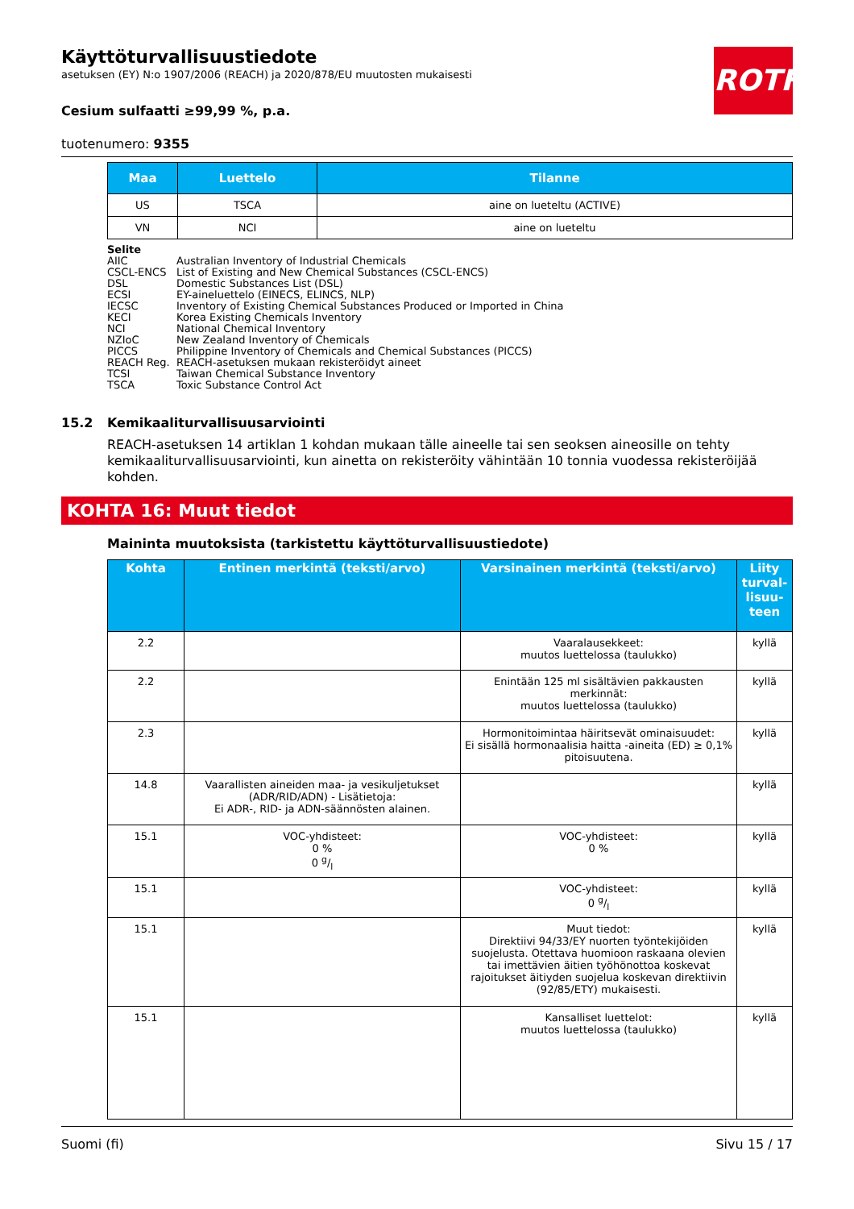ROTH
Käyttöturvallisuustiedote
asetuksen (EY) N:o 1907/2006 (REACH) ja 2020/878/EU muutosten mukaisesti
Cesium sulfaatti ≥99,99 %, p.a.
tuotenumero: 9355
| Maa | Luettelo | Tilanne |
| --- | --- | --- |
| US | TSCA | aine on lueteltu (ACTIVE) |
| VN | NCI | aine on lueteltu |
Selite
AIIC Australian Inventory of Industrial Chemicals
CSCL-ENCS List of Existing and New Chemical Substances (CSCL-ENCS)
DSL Domestic Substances List (DSL)
ECSI EY-aineluettelo (EINECS, ELINCS, NLP)
IECSC Inventory of Existing Chemical Substances Produced or Imported in China
KECI Korea Existing Chemicals Inventory
NCI National Chemical Inventory
NZIoC New Zealand Inventory of Chemicals
PICCS Philippine Inventory of Chemicals and Chemical Substances (PICCS)
REACH Reg. REACH-asetuksen mukaan rekisteröidyt aineet
TCSI Taiwan Chemical Substance Inventory
TSCA Toxic Substance Control Act
15.2 Kemikaaliturvallisuusarviointi
REACH-asetuksen 14 artiklan 1 kohdan mukaan tälle aineelle tai sen seoksen aineosille on tehty kemikaaliturvallisuusarviointi, kun ainetta on rekisteröity vähintään 10 tonnia vuodessa rekisteröijää kohden.
KOHTA 16: Muut tiedot
Maininta muutoksista (tarkistettu käyttöturvallisuustiedote)
| Kohta | Entinen merkintä (teksti/arvo) | Varsinainen merkintä (teksti/arvo) | Liity turval­lisuu­teen |
| --- | --- | --- | --- |
| 2.2 | | Vaaralausekkeet: muutos luettelossa (taulukko) | kyllä |
| 2.2 | | Enintään 125 ml sisältävien pakkausten merkinnät: muutos luettelossa (taulukko) | kyllä |
| 2.3 | | Hormonitoimintaa häiritsevät ominaisuudet: Ei sisällä hormonaalisia haitta -aineita (ED) ≥ 0,1% pitoisuutena. | kyllä |
| 14.8 | Vaarallisten aineiden maa- ja vesikuljetukset (ADR/RID/ADN) - Lisätietoja: Ei ADR-, RID- ja ADN-säännösten alainen. | | kyllä |
| 15.1 | VOC-yhdisteet: 0 % 0 g/l | VOC-yhdisteet: 0 % | kyllä |
| 15.1 | | VOC-yhdisteet: 0 g/l | kyllä |
| 15.1 | | Muut tiedot: Direktiivi 94/33/EY nuorten työntekijöiden suojelusta. Otettava huomioon raskaana olevien tai imettävien äitien työhönottoa koskevat rajoitukset äitiyden suojelua koskevan direktiivin (92/85/ETY) mukaisesti. | kyllä |
| 15.1 | | Kansalliset luettelot: muutos luettelossa (taulukko) | kyllä |
Suomi (fi) Sivu 15 / 17